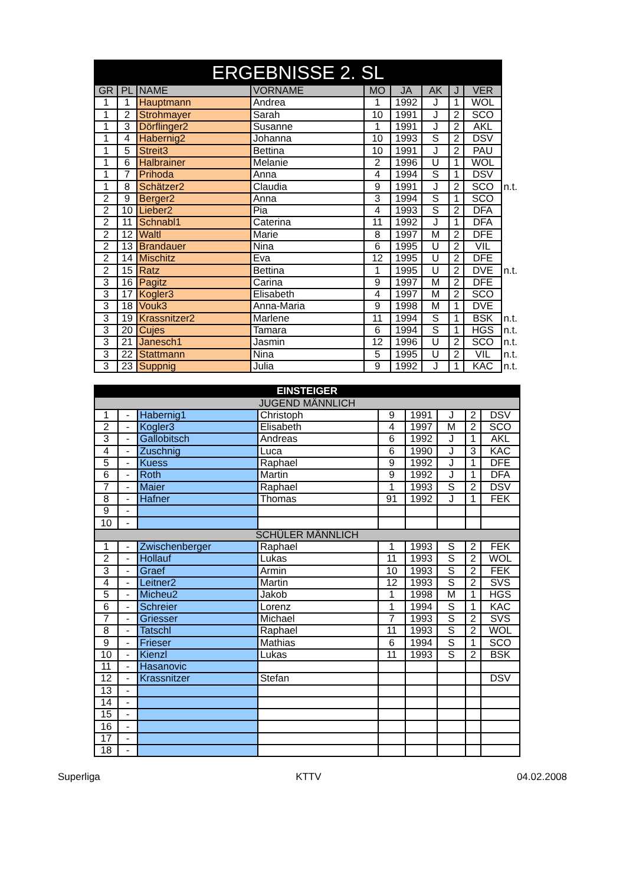| ERGEBNISSE 2. SL | | | | | | | | | |
| GR | PL | NAME | VORNAME | MO | JA | AK | J | VER | |
| 1 | 1 | Hauptmann | Andrea | 1 | 1992 | J | 1 | WOL | |
| 1 | 2 | Strohmayer | Sarah | 10 | 1991 | J | 2 | SCO | |
| 1 | 3 | Dörflinger2 | Susanne | 1 | 1991 | J | 2 | AKL | |
| 1 | 4 | Habernig2 | Johanna | 10 | 1993 | S | 2 | DSV | |
| 1 | 5 | Streit3 | Bettina | 10 | 1991 | J | 2 | PAU | |
| 1 | 6 | Halbrainer | Melanie | 2 | 1996 | U | 1 | WOL | |
| 1 | 7 | Prihoda | Anna | 4 | 1994 | S | 1 | DSV | |
| 1 | 8 | Schätzer2 | Claudia | 9 | 1991 | J | 2 | SCO | n.t. |
| 2 | 9 | Berger2 | Anna | 3 | 1994 | S | 1 | SCO | |
| 2 | 10 | Lieber2 | Pia | 4 | 1993 | S | 2 | DFA | |
| 2 | 11 | Schnabl1 | Caterina | 11 | 1992 | J | 1 | DFA | |
| 2 | 12 | Waltl | Marie | 8 | 1997 | M | 2 | DFE | |
| 2 | 13 | Brandauer | Nina | 6 | 1995 | U | 2 | VIL | |
| 2 | 14 | Mischitz | Eva | 12 | 1995 | U | 2 | DFE | |
| 2 | 15 | Ratz | Bettina | 1 | 1995 | U | 2 | DVE | n.t. |
| 3 | 16 | Pagitz | Carina | 9 | 1997 | M | 2 | DFE | |
| 3 | 17 | Kogler3 | Elisabeth | 4 | 1997 | M | 2 | SCO | |
| 3 | 18 | Vouk3 | Anna-Maria | 9 | 1998 | M | 1 | DVE | |
| 3 | 19 | Krassnitzer2 | Marlene | 11 | 1994 | S | 1 | BSK | n.t. |
| 3 | 20 | Cujes | Tamara | 6 | 1994 | S | 1 | HGS | n.t. |
| 3 | 21 | Janesch1 | Jasmin | 12 | 1996 | U | 2 | SCO | n.t. |
| 3 | 22 | Stattmann | Nina | 5 | 1995 | U | 2 | VIL | n.t. |
| 3 | 23 | Suppnig | Julia | 9 | 1992 | J | 1 | KAC | n.t. |
| EINSTEIGER | | | | | | | | |
| JUGEND MÄNNLICH | | | | | | | | |
| 1 | - | Habernig1 | Christoph | 9 | 1991 | J | 2 | DSV |
| 2 | - | Kogler3 | Elisabeth | 4 | 1997 | M | 2 | SCO |
| 3 | - | Gallobitsch | Andreas | 6 | 1992 | J | 1 | AKL |
| 4 | - | Zuschnig | Luca | 6 | 1990 | J | 3 | KAC |
| 5 | - | Kuess | Raphael | 9 | 1992 | J | 1 | DFE |
| 6 | - | Roth | Martin | 9 | 1992 | J | 1 | DFA |
| 7 | - | Maier | Raphael | 1 | 1993 | S | 2 | DSV |
| 8 | - | Hafner | Thomas | 91 | 1992 | J | 1 | FEK |
| 9 | - | | | | | | | |
| 10 | - | | | | | | | |
| SCHÜLER MÄNNLICH | | | | | | | | |
| 1 | - | Zwischenberger | Raphael | 1 | 1993 | S | 2 | FEK |
| 2 | - | Hollauf | Lukas | 11 | 1993 | S | 2 | WOL |
| 3 | - | Graef | Armin | 10 | 1993 | S | 2 | FEK |
| 4 | - | Leitner2 | Martin | 12 | 1993 | S | 2 | SVS |
| 5 | - | Micheu2 | Jakob | 1 | 1998 | M | 1 | HGS |
| 6 | - | Schreier | Lorenz | 1 | 1994 | S | 1 | KAC |
| 7 | - | Griesser | Michael | 7 | 1993 | S | 2 | SVS |
| 8 | - | Tatschl | Raphael | 11 | 1993 | S | 2 | WOL |
| 9 | - | Frieser | Mathias | 6 | 1994 | S | 1 | SCO |
| 10 | - | Kienzl | Lukas | 11 | 1993 | S | 2 | BSK |
| 11 | - | Hasanovic | | | | | | |
| 12 | - | Krassnitzer | Stefan | | | | | DSV |
| 13 | - | | | | | | | |
| 14 | - | | | | | | | |
| 15 | - | | | | | | | |
| 16 | - | | | | | | | |
| 17 | - | | | | | | | |
| 18 | - | | | | | | | |
Superliga KTTV 04.02.2008